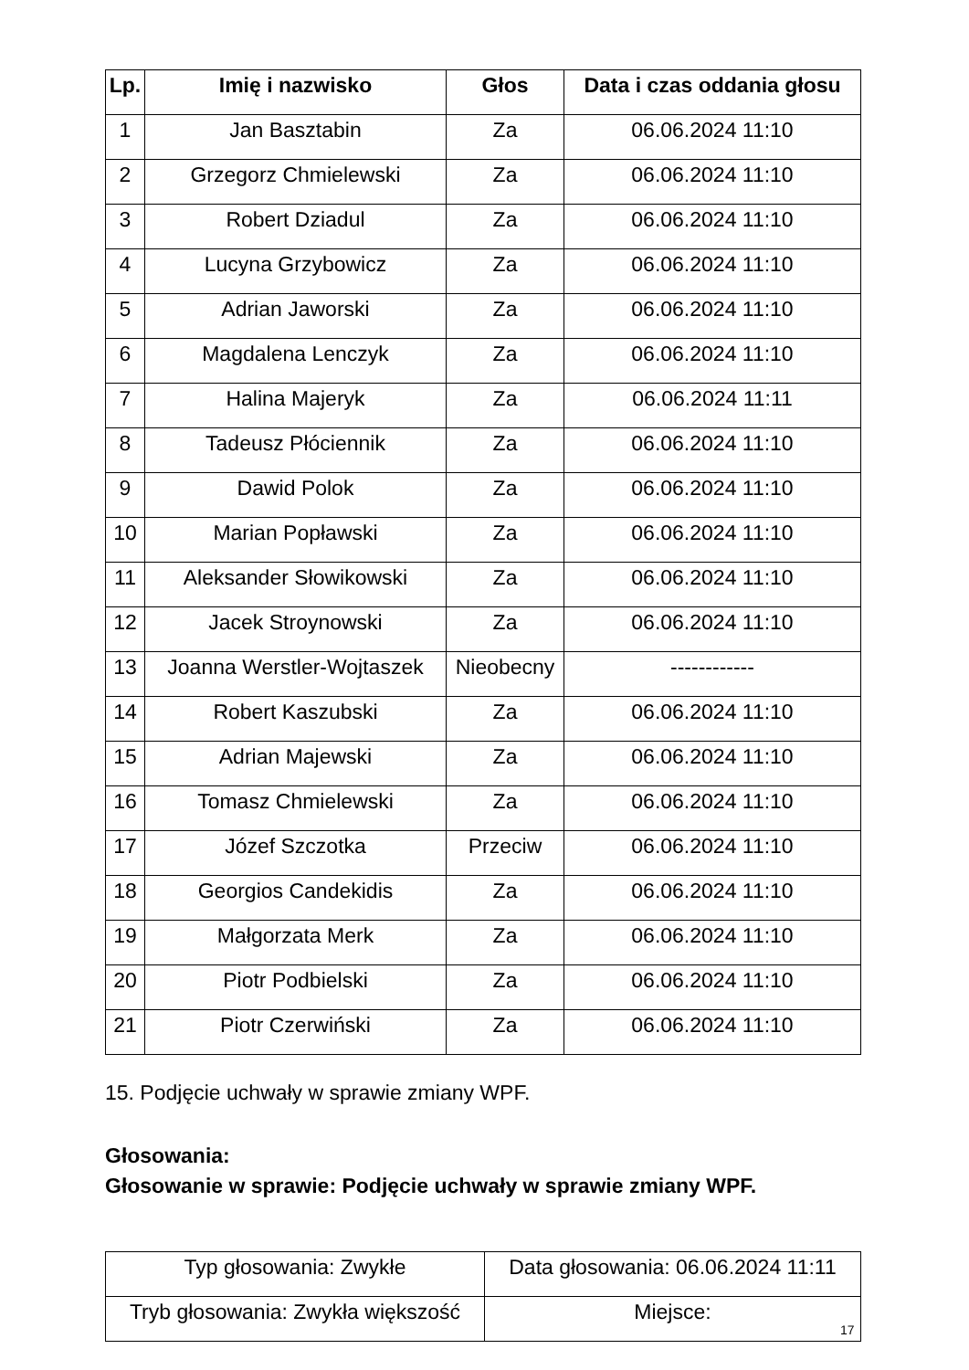| Lp. | Imię i nazwisko | Głos | Data i czas oddania głosu |
| --- | --- | --- | --- |
| 1 | Jan Basztabin | Za | 06.06.2024 11:10 |
| 2 | Grzegorz Chmielewski | Za | 06.06.2024 11:10 |
| 3 | Robert Dziadul | Za | 06.06.2024 11:10 |
| 4 | Lucyna Grzybowicz | Za | 06.06.2024 11:10 |
| 5 | Adrian Jaworski | Za | 06.06.2024 11:10 |
| 6 | Magdalena Lenczyk | Za | 06.06.2024 11:10 |
| 7 | Halina Majeryk | Za | 06.06.2024 11:11 |
| 8 | Tadeusz Płóciennik | Za | 06.06.2024 11:10 |
| 9 | Dawid Polok | Za | 06.06.2024 11:10 |
| 10 | Marian Popławski | Za | 06.06.2024 11:10 |
| 11 | Aleksander Słowikowski | Za | 06.06.2024 11:10 |
| 12 | Jacek Stroynowski | Za | 06.06.2024 11:10 |
| 13 | Joanna Werstler-Wojtaszek | Nieobecny | ------------ |
| 14 | Robert Kaszubski | Za | 06.06.2024 11:10 |
| 15 | Adrian Majewski | Za | 06.06.2024 11:10 |
| 16 | Tomasz Chmielewski | Za | 06.06.2024 11:10 |
| 17 | Józef Szczotka | Przeciw | 06.06.2024 11:10 |
| 18 | Georgios Candekidis | Za | 06.06.2024 11:10 |
| 19 | Małgorzata Merk | Za | 06.06.2024 11:10 |
| 20 | Piotr Podbielski | Za | 06.06.2024 11:10 |
| 21 | Piotr Czerwiński | Za | 06.06.2024 11:10 |
15. Podjęcie uchwały w sprawie zmiany WPF.
Głosowania:
Głosowanie w sprawie: Podjęcie uchwały w sprawie zmiany WPF.
| Typ głosowania: Zwykłe | Data głosowania: 06.06.2024 11:11 |
| Tryb głosowania: Zwykła większość | Miejsce: |
17